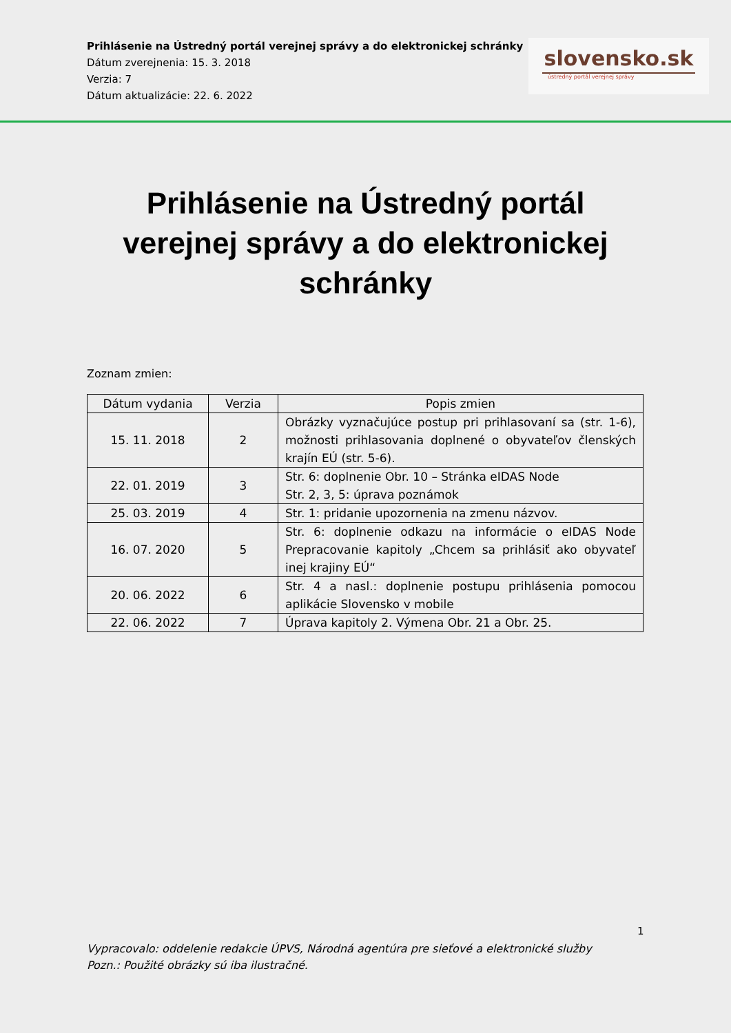Prihlásenie na Ústredný portál verejnej správy a do elektronickej schránky
Dátum zverejnenia: 15. 3. 2018
Verzia: 7
Dátum aktualizácie: 22. 6. 2022
slovensko.sk
ústredný portál verejnej správy
Prihlásenie na Ústredný portál verejnej správy a do elektronickej schránky
Zoznam zmien:
| Dátum vydania | Verzia | Popis zmien |
| --- | --- | --- |
| 15. 11. 2018 | 2 | Obrázky vyznačujúce postup pri prihlasovaní sa (str. 1-6), možnosti prihlasovania doplnené o obyvateľov členských krajín EÚ (str. 5-6). |
| 22. 01. 2019 | 3 | Str. 6: doplnenie Obr. 10 – Stránka eIDAS Node Str. 2, 3, 5: úprava poznámok |
| 25. 03. 2019 | 4 | Str. 1: pridanie upozornenia na zmenu názvov. |
| 16. 07. 2020 | 5 | Str. 6: doplnenie odkazu na informácie o eIDAS Node Prepracovanie kapitoly „Chcem sa prihlásiť ako obyvateľ inej krajiny EÚ“ |
| 20. 06. 2022 | 6 | Str. 4 a nasl.: doplnenie postupu prihlásenia pomocou aplikácie Slovensko v mobile |
| 22. 06. 2022 | 7 | Úprava kapitoly 2. Výmena Obr. 21 a Obr. 25. |
1
Vypracovalo: oddelenie redakcie ÚPVS, Národná agentúra pre sieťové a elektronické služby
Pozn.: Použité obrázky sú iba ilustračné.